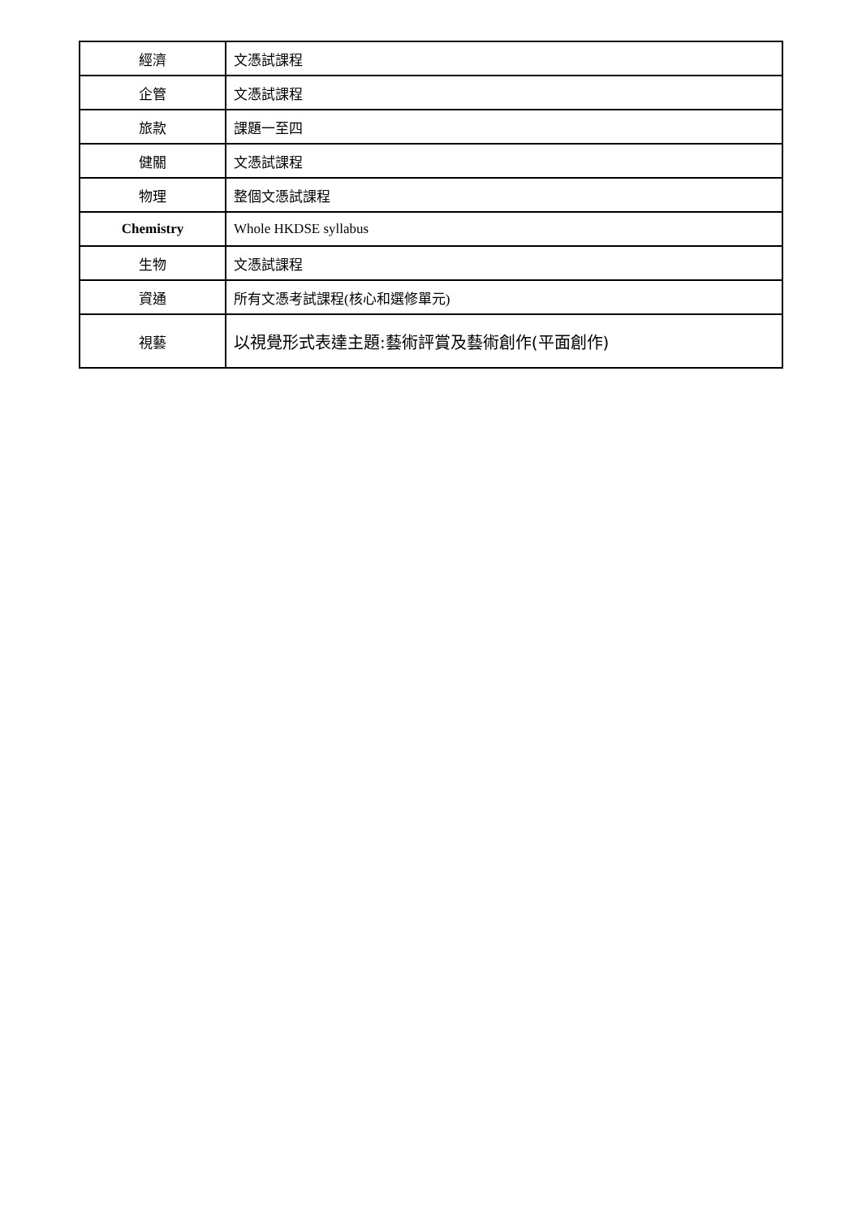| 經濟 | 文憑試課程 |
| 企管 | 文憑試課程 |
| 旅款 | 課題一至四 |
| 健關 | 文憑試課程 |
| 物理 | 整個文憑試課程 |
| Chemistry | Whole HKDSE syllabus |
| 生物 | 文憑試課程 |
| 資通 | 所有文憑考試課程(核心和選修單元) |
| 視藝 | 以視覺形式表達主題:藝術評賞及藝術創作(平面創作) |